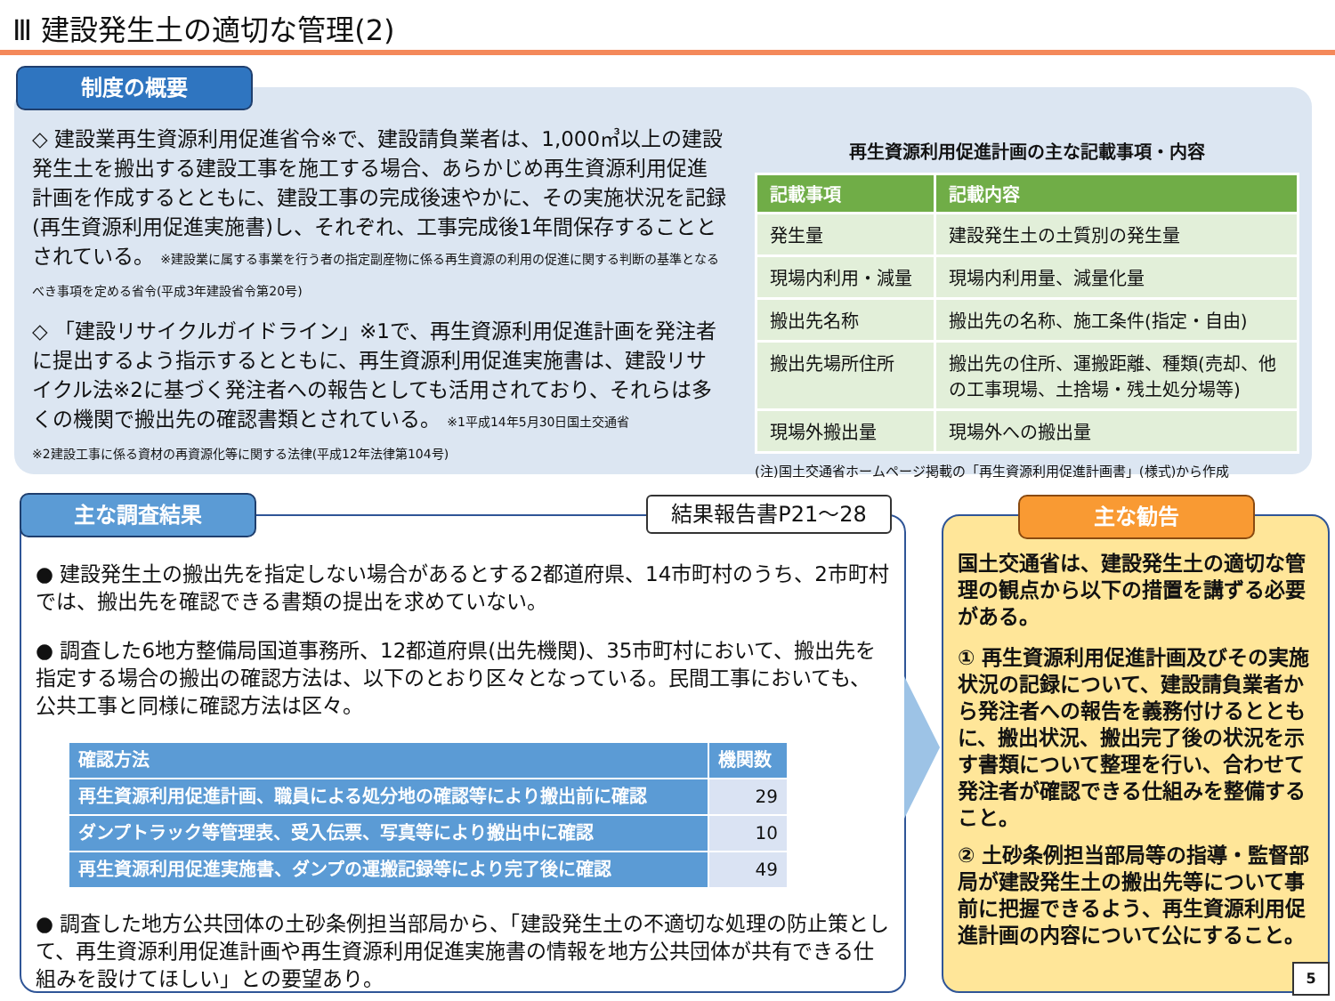Ⅲ 建設発生土の適切な管理(2)
制度の概要
◇ 建設業再生資源利用促進省令※で、建設請負業者は、1,000㎥以上の建設発生土を搬出する建設工事を施工する場合、あらかじめ再生資源利用促進計画を作成するとともに、建設工事の完成後速やかに、その実施状況を記録(再生資源利用促進実施書)し、それぞれ、工事完成後1年間保存することとされている。 ※建設業に属する事業を行う者の指定副産物に係る再生資源の利用の促進に関する判断の基準となるべき事項を定める省令(平成3年建設省令第20号)
◇ 「建設リサイクルガイドライン」※1で、再生資源利用促進計画を発注者に提出するよう指示するとともに、再生資源利用促進実施書は、建設リサイクル法※2に基づく発注者への報告としても活用されており、それらは多くの機関で搬出先の確認書類とされている。 ※1平成14年5月30日国土交通省
※2建設工事に係る資材の再資源化等に関する法律(平成12年法律第104号)
再生資源利用促進計画の主な記載事項・内容
| 記載事項 | 記載内容 |
| --- | --- |
| 発生量 | 建設発生土の土質別の発生量 |
| 現場内利用・減量 | 現場内利用量、減量化量 |
| 搬出先名称 | 搬出先の名称、施工条件(指定・自由) |
| 搬出先場所住所 | 搬出先の住所、運搬距離、種類(売却、他の工事現場、土捨場・残土処分場等) |
| 現場外搬出量 | 現場外への搬出量 |
(注)国土交通省ホームページ掲載の「再生資源利用促進計画書」(様式)から作成
主な調査結果 結果報告書P21～28
● 建設発生土の搬出先を指定しない場合があるとする2都道府県、14市町村のうち、2市町村では、搬出先を確認できる書類の提出を求めていない。
● 調査した6地方整備局国道事務所、12都道府県(出先機関)、35市町村において、搬出先を指定する場合の搬出の確認方法は、以下のとおり区々となっている。民間工事においても、公共工事と同様に確認方法は区々。
| 確認方法 | 機関数 |
| --- | --- |
| 再生資源利用促進計画、職員による処分地の確認等により搬出前に確認 | 29 |
| ダンプトラック等管理表、受入伝票、写真等により搬出中に確認 | 10 |
| 再生資源利用促進実施書、ダンプの運搬記録等により完了後に確認 | 49 |
● 調査した地方公共団体の土砂条例担当部局から、「建設発生土の不適切な処理の防止策として、再生資源利用促進計画や再生資源利用促進実施書の情報を地方公共団体が共有できる仕組みを設けてほしい」との要望あり。
主な勧告
国土交通省は、建設発生土の適切な管理の観点から以下の措置を講ずる必要がある。
① 再生資源利用促進計画及びその実施状況の記録について、建設請負業者から発注者への報告を義務付けるとともに、搬出状況、搬出完了後の状況を示す書類について整理を行い、合わせて発注者が確認できる仕組みを整備すること。
② 土砂条例担当部局等の指導・監督部局が建設発生土の搬出先等について事前に把握できるよう、再生資源利用促進計画の内容について公にすること。
5